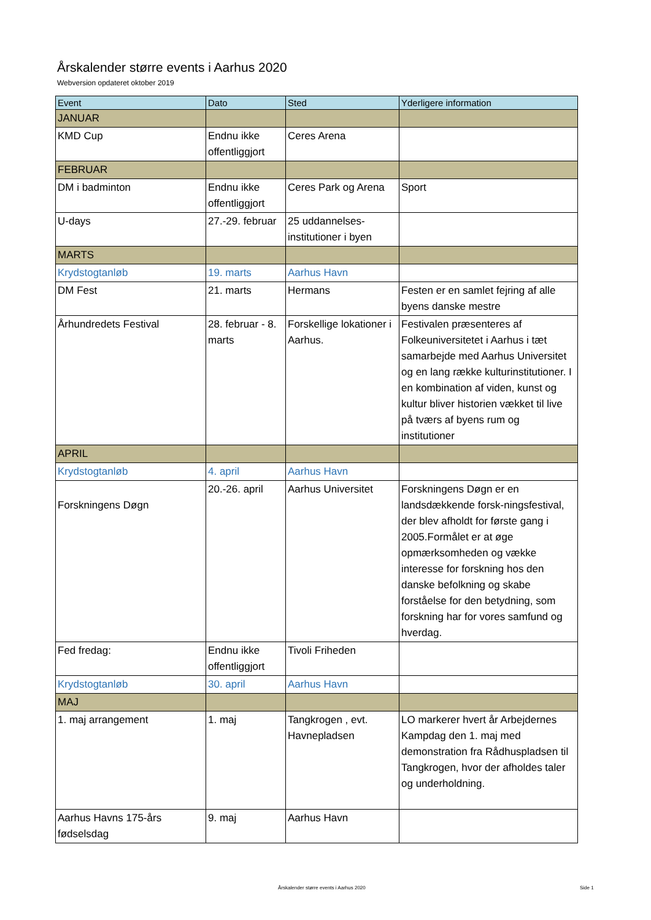Årskalender større events i Aarhus 2020
Webversion opdateret oktober 2019
| Event | Dato | Sted | Yderligere information |
| --- | --- | --- | --- |
| JANUAR | | | |
| KMD Cup | Endnu ikke offentliggjort | Ceres Arena | |
| FEBRUAR | | | |
| DM i badminton | Endnu ikke offentliggjort | Ceres Park og Arena | Sport |
| U-days | 27.-29. februar | 25 uddannelses-institutioner i byen | |
| MARTS | | | |
| Krydstogtanløb | 19. marts | Aarhus Havn | |
| DM Fest | 21. marts | Hermans | Festen er en samlet fejring af alle byens danske mestre |
| Århundredets Festival | 28. februar - 8. marts | Forskellige lokationer i Aarhus. | Festivalen præsenteres af Folkeuniversitetet i Aarhus i tæt samarbejde med Aarhus Universitet og en lang række kulturinstitutioner. I en kombination af viden, kunst og kultur bliver historien vækket til live på tværs af byens rum og institutioner |
| APRIL | | | |
| Krydstogtanløb | 4. april | Aarhus Havn | |
| Forskningens Døgn | 20.-26. april | Aarhus Universitet | Forskningens Døgn er en landsdækkende forsk-ningsfestival, der blev afholdt for første gang i 2005.Formålet er at øge opmærksomheden og vække interesse for forskning hos den danske befolkning og skabe forståelse for den betydning, som forskning har for vores samfund og hverdag. |
| Fed fredag: | Endnu ikke offentliggjort | Tivoli Friheden | |
| Krydstogtanløb | 30. april | Aarhus Havn | |
| MAJ | | | |
| 1. maj arrangement | 1. maj | Tangkrogen , evt. Havnepladsen | LO markerer hvert år Arbejdernes Kampdag den 1. maj med demonstration fra Rådhuspladsen til Tangkrogen, hvor der afholdes taler og underholdning. |
| Aarhus Havns 175-års fødselsdag | 9. maj | Aarhus Havn | |
Årskalender større events i Aarhus 2020
Side 1